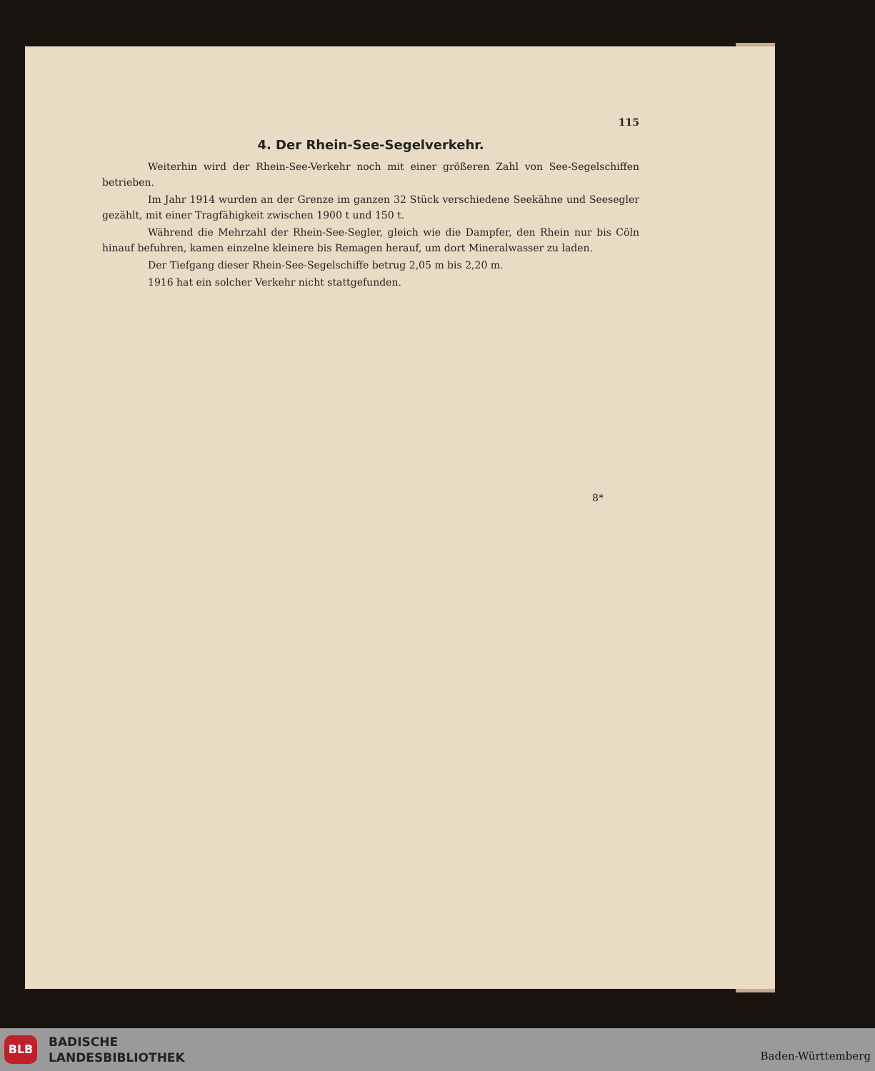115
4. Der Rhein-See-Segelverkehr.
Weiterhin wird der Rhein-See-Verkehr noch mit einer größeren Zahl von See-Segelschiffen betrieben.
Im Jahr 1914 wurden an der Grenze im ganzen 32 Stück verschiedene Seekähne und Seesegler gezählt, mit einer Tragfähigkeit zwischen 1900 t und 150 t.
Während die Mehrzahl der Rhein-See-Segler, gleich wie die Dampfer, den Rhein nur bis Cöln hinauf befuhren, kamen einzelne kleinere bis Remagen herauf, um dort Mineralwasser zu laden.
Der Tiefgang dieser Rhein-See-Segelschiffe betrug 2,05 m bis 2,20 m.
1916 hat ein solcher Verkehr nicht stattgefunden.
8*
BLB
BADISCHE
LANDESBIBLIOTHEK
Baden-Württemberg